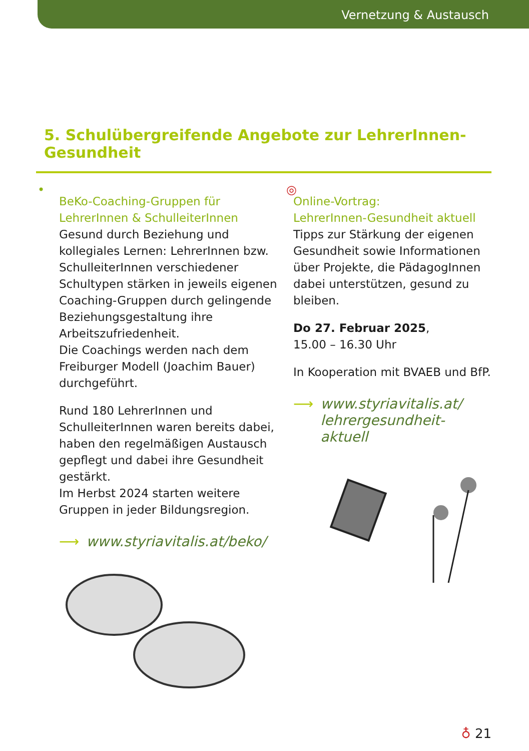Vernetzung & Austausch
5. Schulübergreifende Angebote zur LehrerInnen-Gesundheit
• ◎
BeKo-Coaching-Gruppen für LehrerInnen & SchulleiterInnen
Gesund durch Beziehung und kollegiales Lernen: LehrerInnen bzw. SchulleiterInnen verschiedener Schultypen stärken in jeweils eigenen Coaching-Gruppen durch gelingende Beziehungsgestaltung ihre Arbeitszufriedenheit.
Die Coachings werden nach dem Freiburger Modell (Joachim Bauer) durchgeführt.
Rund 180 LehrerInnen und SchulleiterInnen waren bereits dabei, haben den regelmäßigen Austausch gepflegt und dabei ihre Gesundheit gestärkt.
Im Herbst 2024 starten weitere Gruppen in jeder Bildungsregion.
⟶ www.styriavitalis.at/beko/
Online-Vortrag:
LehrerInnen-Gesundheit aktuell
Tipps zur Stärkung der eigenen Gesundheit sowie Informationen über Projekte, die PädagogInnen dabei unterstützen, gesund zu bleiben.
Do 27. Februar 2025,
15.00 – 16.30 Uhr
In Kooperation mit BVAEB und BfP.
⟶ www.styriavitalis.at/
lehrergesundheit-
aktuell
♁ 21